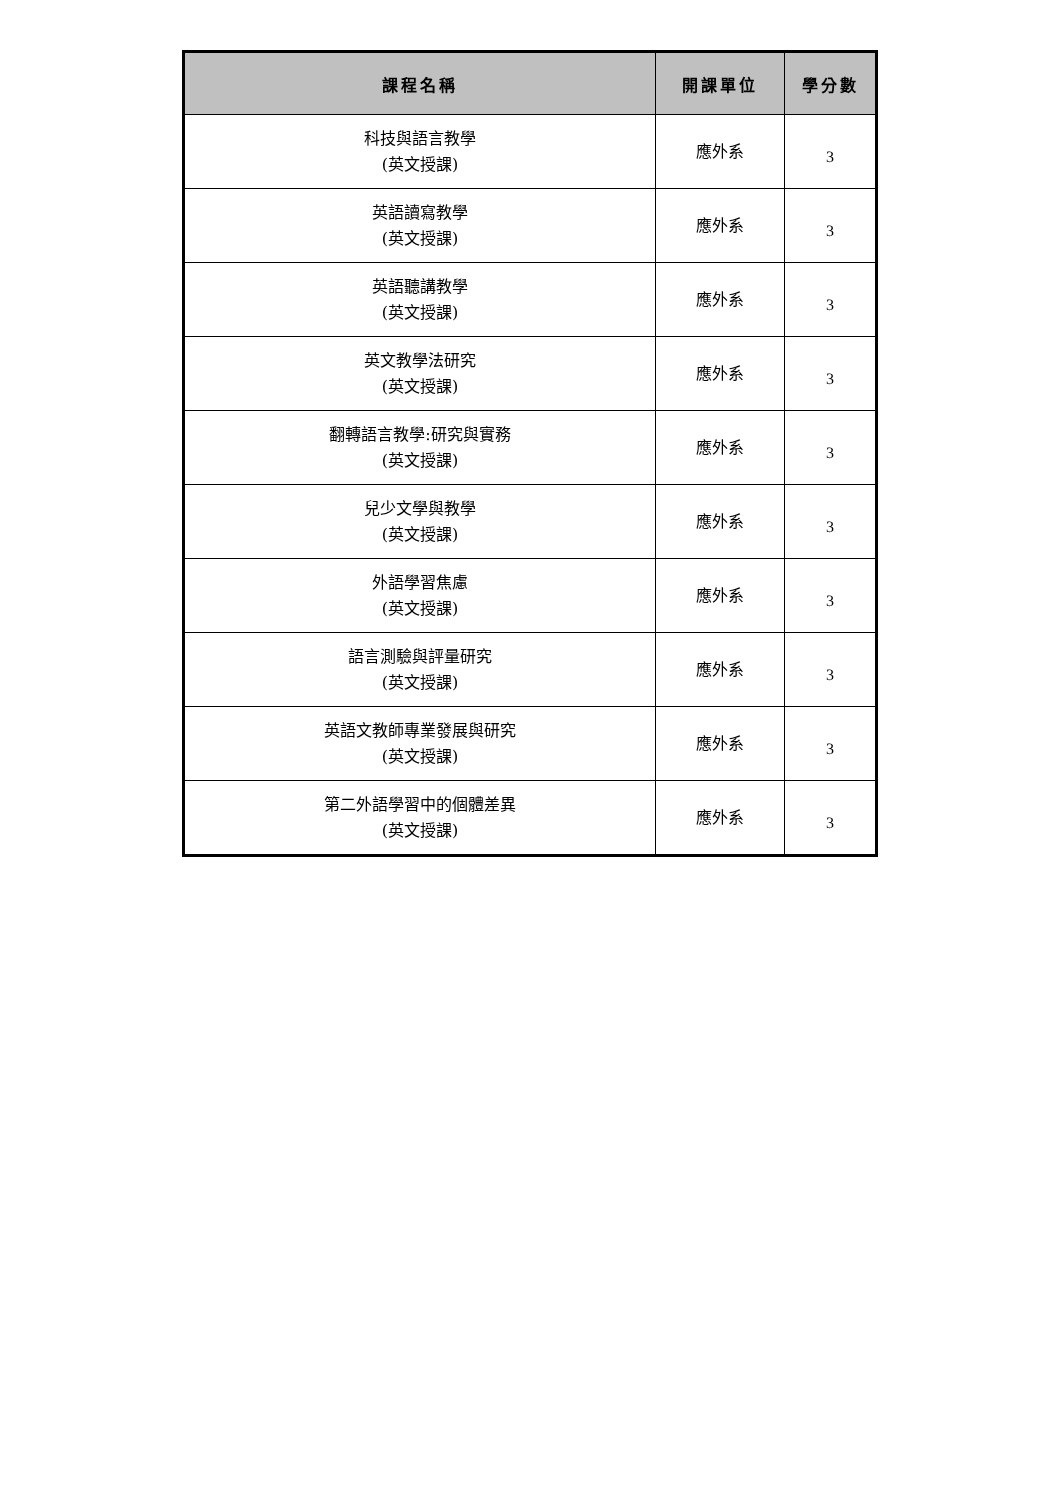| 課程名稱 | 開課單位 | 學分數 |
| --- | --- | --- |
| 科技與語言教學 (英文授課) | 應外系 | 3 |
| 英語讀寫教學 (英文授課) | 應外系 | 3 |
| 英語聽講教學 (英文授課) | 應外系 | 3 |
| 英文教學法研究 (英文授課) | 應外系 | 3 |
| 翻轉語言教學:研究與實務 (英文授課) | 應外系 | 3 |
| 兒少文學與教學 (英文授課) | 應外系 | 3 |
| 外語學習焦慮 (英文授課) | 應外系 | 3 |
| 語言測驗與評量研究 (英文授課) | 應外系 | 3 |
| 英語文教師專業發展與研究 (英文授課) | 應外系 | 3 |
| 第二外語學習中的個體差異 (英文授課) | 應外系 | 3 |